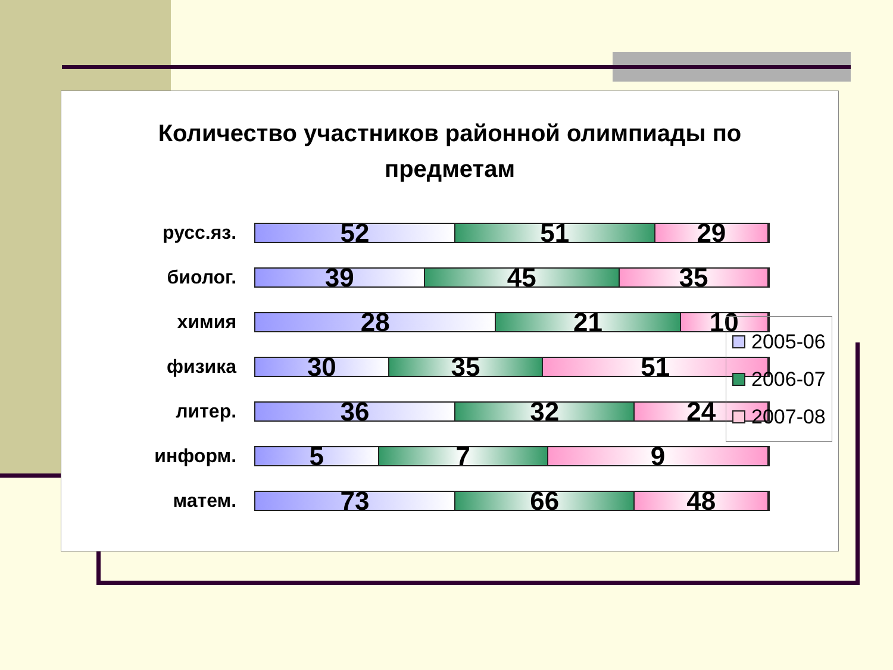Количество участников районной олимпиады по
предметам
русс.яз.
52 51 29
биолог.
39 45 35
химия
28 21 10
физика
30 35 51
литер.
36 32 24
информ.
5 7 9
матем.
73 66 48
2005-06
2006-07
2007-08